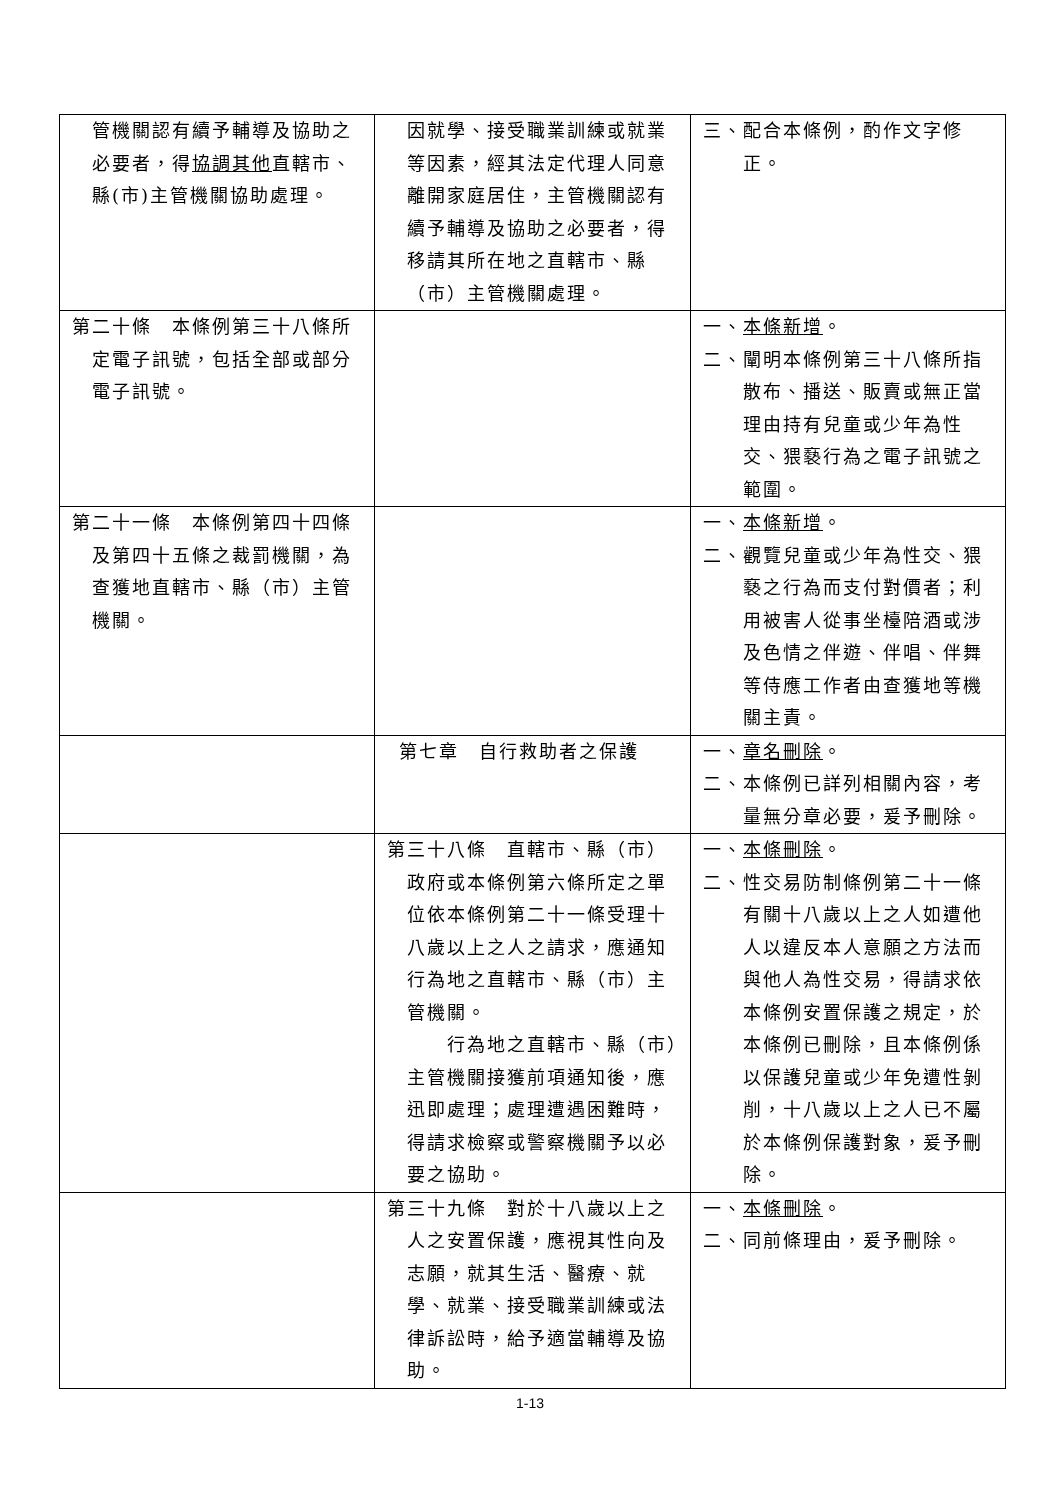| 管機關認有續予輔導及協助之必要者，得 協調其他 直轄市、縣(市)主管機關協助處理。 | 因就學、接受職業訓練或就業等因素，經其法定代理人同意離開家庭居住，主管機關認有續予輔導及協助之必要者，得移請其所在地之直轄市、縣（市）主管機關處理。 | 三、配合本條例，酌作文字修正。 |
| 第二十條 本條例第三十八條所定電子訊號，包括全部或部分電子訊號。 | | 一、 本條新增 。 二、闡明本條例第三十八條所指散布、播送、販賣或無正當理由持有兒童或少年為性交、猥褻行為之電子訊號之範圍。 |
| 第二十一條 本條例第四十四條及第四十五條之裁罰機關，為查獲地直轄市、縣（市）主管機關。 | | 一、 本條新增 。 二、觀覽兒童或少年為性交、猥褻之行為而支付對價者；利用被害人從事坐檯陪酒或涉及色情之伴遊、伴唱、伴舞等侍應工作者由查獲地等機關主責。 |
| | 第七章 自行救助者之保護 | 一、 章名刪除 。 二、本條例已詳列相關內容，考量無分章必要，爰予刪除。 |
| | 第三十八條 直轄市、縣（市）政府或本條例第六條所定之單位依本條例第二十一條受理十八歲以上之人之請求，應通知行為地之直轄市、縣（市）主管機關。 行為地之直轄市、縣（市）主管機關接獲前項通知後，應迅即處理；處理遭遇困難時，得請求檢察或警察機關予以必要之協助。 | 一、 本條刪除 。 二、性交易防制條例第二十一條有關十八歲以上之人如遭他人以違反本人意願之方法而與他人為性交易，得請求依本條例安置保護之規定，於本條例已刪除，且本條例係以保護兒童或少年免遭性剝削，十八歲以上之人已不屬於本條例保護對象，爰予刪除。 |
| | 第三十九條 對於十八歲以上之人之安置保護，應視其性向及志願，就其生活、醫療、就學、就業、接受職業訓練或法律訴訟時，給予適當輔導及協助。 | 一、 本條刪除 。 二、同前條理由，爰予刪除。 |
1-13